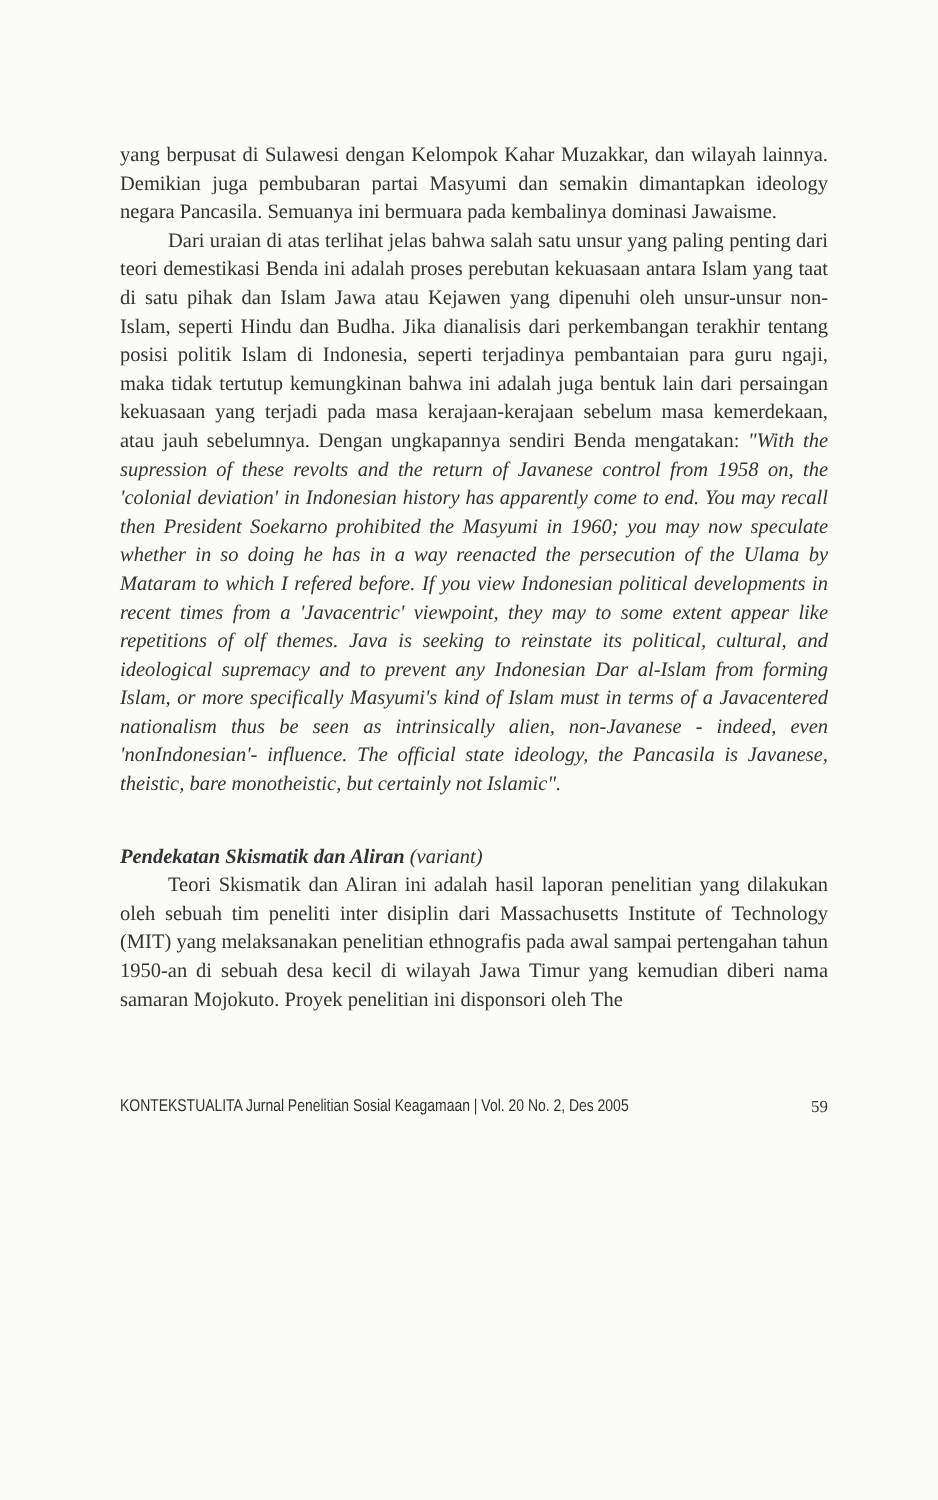yang berpusat di Sulawesi dengan Kelompok Kahar Muzakkar, dan wilayah lainnya. Demikian juga pembubaran partai Masyumi dan semakin dimantapkan ideology negara Pancasila. Semuanya ini bermuara pada kembalinya dominasi Jawaisme.
Dari uraian di atas terlihat jelas bahwa salah satu unsur yang paling penting dari teori demestikasi Benda ini adalah proses perebutan kekuasaan antara Islam yang taat di satu pihak dan Islam Jawa atau Kejawen yang dipenuhi oleh unsur-unsur non-Islam, seperti Hindu dan Budha. Jika dianalisis dari perkembangan terakhir tentang posisi politik Islam di Indonesia, seperti terjadinya pembantaian para guru ngaji, maka tidak tertutup kemungkinan bahwa ini adalah juga bentuk lain dari persaingan kekuasaan yang terjadi pada masa kerajaan-kerajaan sebelum masa kemerdekaan, atau jauh sebelumnya. Dengan ungkapannya sendiri Benda mengatakan: "With the supression of these revolts and the return of Javanese control from 1958 on, the 'colonial deviation' in Indonesian history has apparently come to end. You may recall then President Soekarno prohibited the Masyumi in 1960; you may now speculate whether in so doing he has in a way reenacted the persecution of the Ulama by Mataram to which I refered before. If you view Indonesian political developments in recent times from a 'Javacentric' viewpoint, they may to some extent appear like repetitions of olf themes. Java is seeking to reinstate its political, cultural, and ideological supremacy and to prevent any Indonesian Dar al-Islam from forming Islam, or more specifically Masyumi's kind of Islam must in terms of a Javacentered nationalism thus be seen as intrinsically alien, non-Javanese - indeed, even 'nonIndonesian'- influence. The official state ideology, the Pancasila is Javanese, theistic, bare monotheistic, but certainly not Islamic".
Pendekatan Skismatik dan Aliran (variant)
Teori Skismatik dan Aliran ini adalah hasil laporan penelitian yang dilakukan oleh sebuah tim peneliti inter disiplin dari Massachusetts Institute of Technology (MIT) yang melaksanakan penelitian ethnografis pada awal sampai pertengahan tahun 1950-an di sebuah desa kecil di wilayah Jawa Timur yang kemudian diberi nama samaran Mojokuto. Proyek penelitian ini disponsori oleh The
KONTEKSTUALITA Jurnal Penelitian Sosial Keagamaan | Vol. 20 No. 2, Des 2005 59